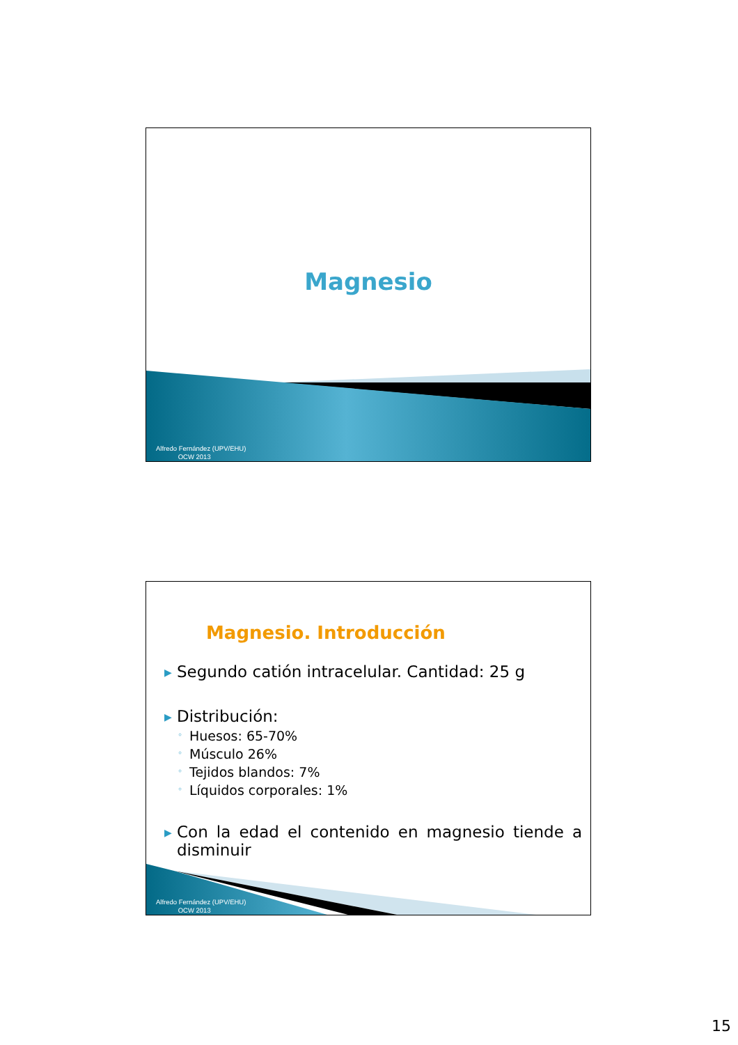Magnesio
Alfredo Fernández (UPV/EHU)
OCW 2013
Magnesio. Introducción
▶ Segundo catión intracelular. Cantidad: 25 g
▶ Distribución:
◦ Huesos: 65-70%
◦ Músculo 26%
◦ Tejidos blandos: 7%
◦ Líquidos corporales: 1%
▶ Con la edad el contenido en magnesio tiende a disminuir
Alfredo Fernández (UPV/EHU)
OCW 2013
15